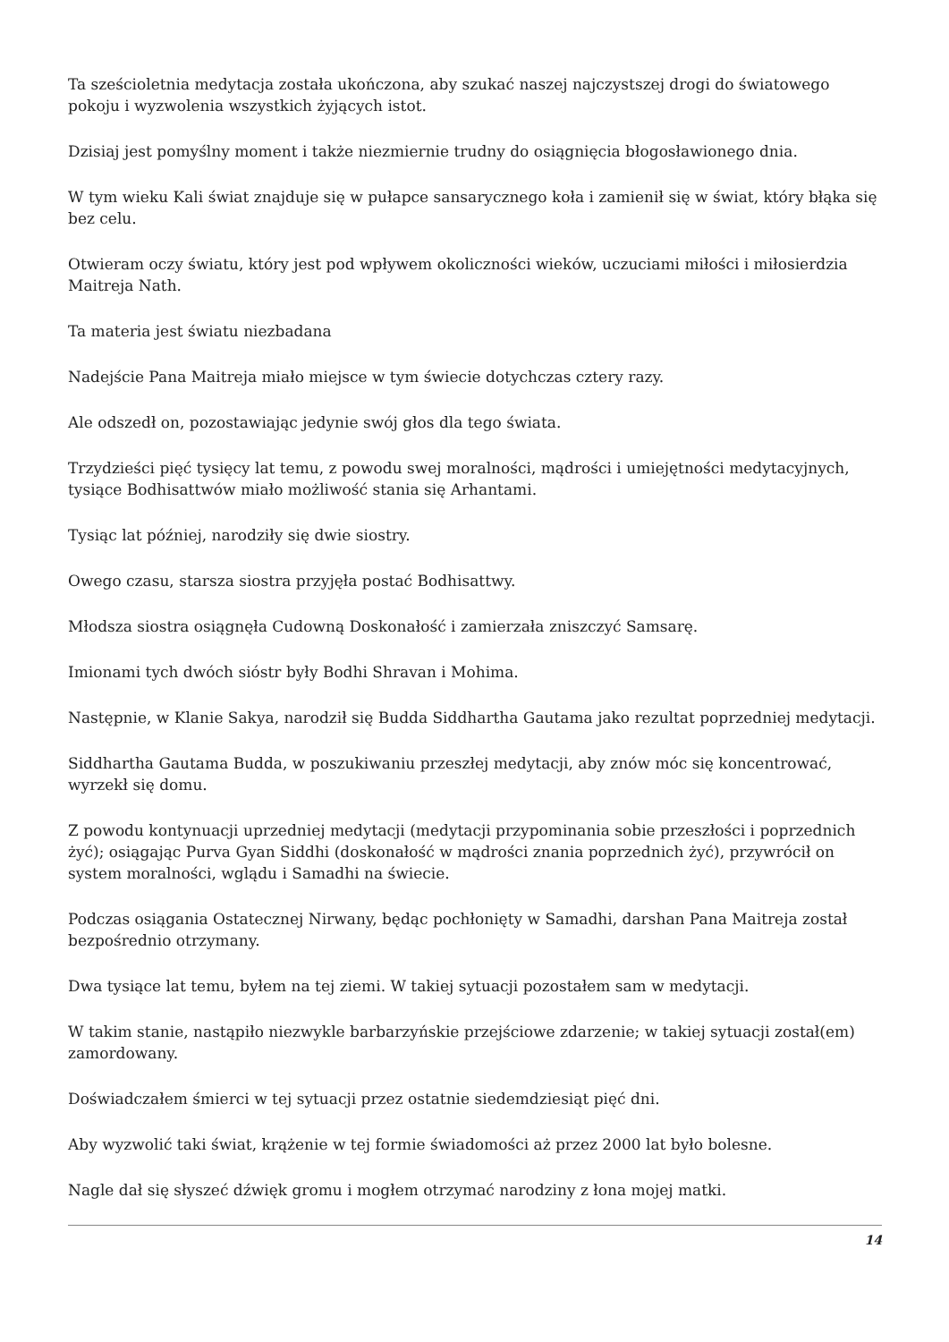Ta sześcioletnia medytacja została ukończona, aby szukać naszej najczystszej drogi do światowego pokoju i wyzwolenia wszystkich żyjących istot.
Dzisiaj jest pomyślny moment i także niezmiernie trudny do osiągnięcia błogosławionego dnia.
W tym wieku Kali świat znajduje się w pułapce sansarycznego koła i zamienił się w świat, który błąka się bez celu.
Otwieram oczy światu, który jest pod wpływem okoliczności wieków, uczuciami miłości i miłosierdzia Maitreja Nath.
Ta materia jest światu niezbadana
Nadejście Pana Maitreja miało miejsce w tym świecie dotychczas cztery razy.
Ale odszedł on, pozostawiając jedynie swój głos dla tego świata.
Trzydzieści pięć tysięcy lat temu, z powodu swej moralności, mądrości i umiejętności medytacyjnych, tysiące Bodhisattwów miało możliwość stania się Arhantami.
Tysiąc lat później, narodziły się dwie siostry.
Owego czasu, starsza siostra przyjęła postać Bodhisattwy.
Młodsza siostra osiągnęła Cudowną Doskonałość i zamierzała zniszczyć Samsarę.
Imionami tych dwóch sióstr były Bodhi Shravan i Mohima.
Następnie, w Klanie Sakya, narodził się Budda Siddhartha Gautama jako rezultat poprzedniej medytacji.
Siddhartha Gautama Budda, w poszukiwaniu przeszłej medytacji, aby znów móc się koncentrować, wyrzekł się domu.
Z powodu kontynuacji uprzedniej medytacji (medytacji przypominania sobie przeszłości i poprzednich żyć); osiągając Purva Gyan Siddhi (doskonałość w mądrości znania poprzednich żyć), przywrócił on system moralności, wglądu i Samadhi na świecie.
Podczas osiągania Ostatecznej Nirwany, będąc pochłonięty w Samadhi, darshan Pana Maitreja został bezpośrednio otrzymany.
Dwa tysiące lat temu, byłem na tej ziemi. W takiej sytuacji pozostałem sam w medytacji.
W takim stanie, nastąpiło niezwykle barbarzyńskie przejściowe zdarzenie; w takiej sytuacji został(em) zamordowany.
Doświadczałem śmierci w tej sytuacji przez ostatnie siedemdziesiąt pięć dni.
Aby wyzwolić taki świat, krążenie w tej formie świadomości aż przez 2000 lat było bolesne.
Nagle dał się słyszeć dźwięk gromu i mogłem otrzymać narodziny z łona mojej matki.
14